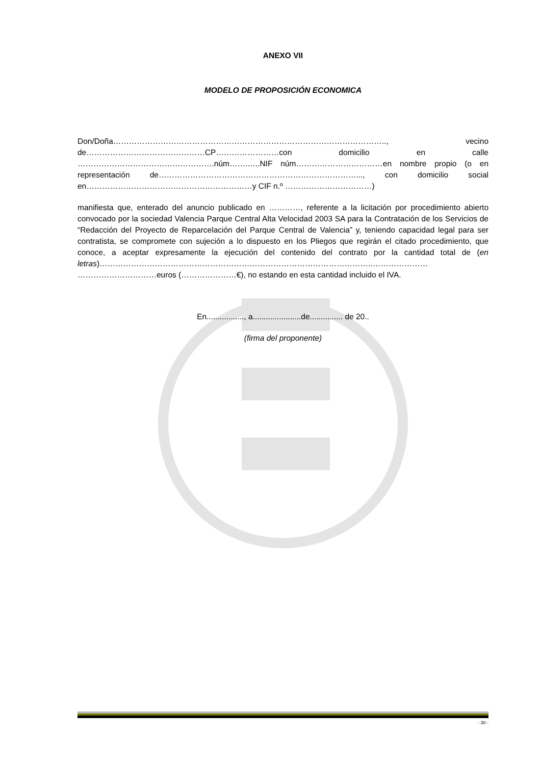ANEXO VII
MODELO DE PROPOSICIÓN ECONOMICA
Don/Doña………………………………………………………………………………………….., vecino de………………………………………CP……………………con domicilio en calle …………………………………………….núm…….…..NIF núm……………………………en nombre propio (o en representación de…………………………………………………………………..., con domicilio social en………………………………………………………y CIF n.º ……………………………)
manifiesta que, enterado del anuncio publicado en …………, referente a la licitación por procedimiento abierto convocado por la sociedad Valencia Parque Central Alta Velocidad 2003 SA para la Contratación de los Servicios de “Redacción del Proyecto de Reparcelación del Parque Central de Valencia” y, teniendo capacidad legal para ser contratista, se compromete con sujeción a lo dispuesto en los Pliegos que regirán el citado procedimiento, que conoce, a aceptar expresamente la ejecución del contenido del contrato por la cantidad total de (en letras)…………………………………………………………………………………………..………………… …………………………euros (…………………€), no estando en esta cantidad incluido el IVA.
En................., a......................de............... de 20..
(firma del proponente)
- 30 -